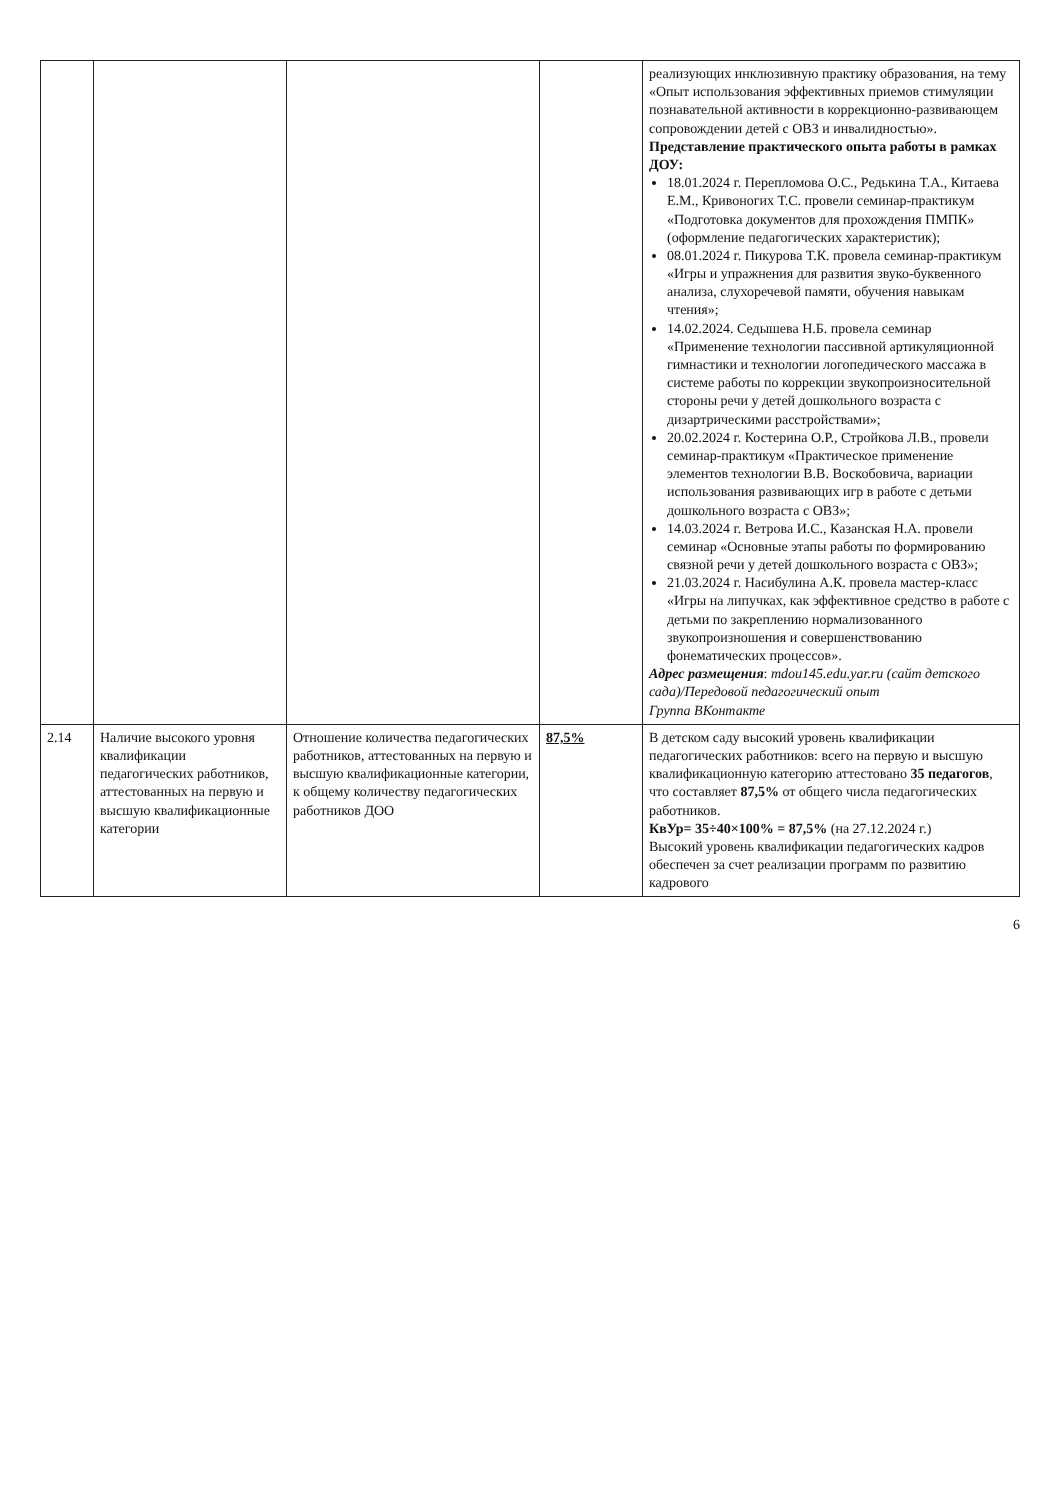| | | | | реализующих инклюзивную практику образования, на тему «Опыт использования эффективных приемов стимуляции познавательной активности в коррекционно-развивающем сопровождении детей с ОВЗ и инвалидностью». Представление практического опыта работы в рамках ДОУ: 18.01.2024 г. Перепломова О.С., Редькина Т.А., Китаева Е.М., Кривоногих Т.С. провели семинар-практикум «Подготовка документов для прохождения ПМПК» (оформление педагогических характеристик); 08.01.2024 г. Пикурова Т.К. провела семинар-практикум «Игры и упражнения для развития звуко-буквенного анализа, слухоречевой памяти, обучения навыкам чтения»; 14.02.2024. Седышева Н.Б. провела семинар «Применение технологии пассивной артикуляционной гимнастики и технологии логопедического массажа в системе работы по коррекции звукопроизносительной стороны речи у детей дошкольного возраста с дизартрическими расстройствами»; 20.02.2024 г. Костерина О.Р., Стройкова Л.В., провели семинар-практикум «Практическое применение элементов технологии В.В. Воскобовича, вариации использования развивающих игр в работе с детьми дошкольного возраста с ОВЗ»; 14.03.2024 г. Ветрова И.С., Казанская Н.А. провели семинар «Основные этапы работы по формированию связной речи у детей дошкольного возраста с ОВЗ»; 21.03.2024 г. Насибулина А.К. провела мастер-класс «Игры на липучках, как эффективное средство в работе с детьми по закреплению нормализованного звукопроизношения и совершенствованию фонематических процессов». Адрес размещения : mdou145.edu.yar.ru (сайт детского сада)/Передовой педагогический опыт Группа ВКонтакте |
| 2.14 | Наличие высокого уровня квалификации педагогических работников, аттестованных на первую и высшую квалификационные категории | Отношение количества педагогических работников, аттестованных на первую и высшую квалификационные категории, к общему количеству педагогических работников ДОО | 87,5% | В детском саду высокий уровень квалификации педагогических работников: всего на первую и высшую квалификационную категорию аттестовано 35 педагогов , что составляет 87,5% от общего числа педагогических работников. КвУр= 35÷40×100% = 87,5% (на 27.12.2024 г.) Высокий уровень квалификации педагогических кадров обеспечен за счет реализации программ по развитию кадрового |
6